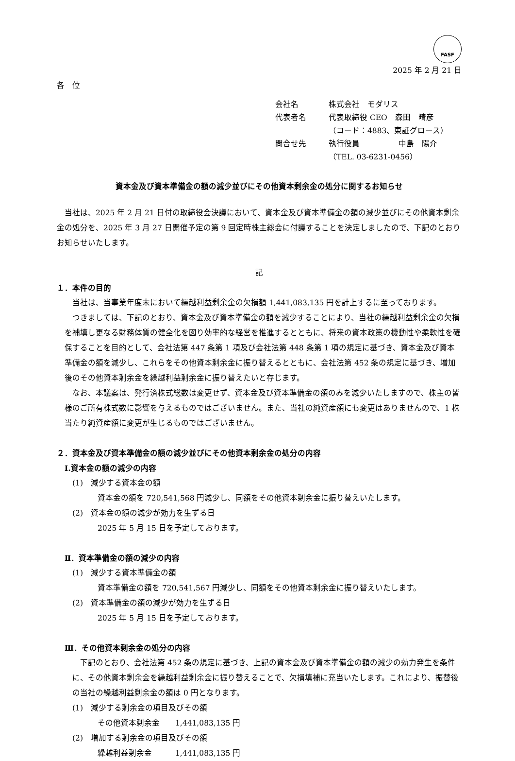FASF
2025 年 2 月 21 日
各　位
会社名 株式会社　モダリス
代表者名 代表取締役 CEO　森田　晴彦
（コード：4883、東証グロース）
問合せ先 執行役員　　　　　中島　陽介
（TEL. 03-6231-0456）
資本金及び資本準備金の額の減少並びにその他資本剰余金の処分に関するお知らせ
　当社は、2025 年 2 月 21 日付の取締役会決議において、資本金及び資本準備金の額の減少並びにその他資本剰余金の処分を、2025 年 3 月 27 日開催予定の第 9 回定時株主総会に付議することを決定しましたので、下記のとおりお知らせいたします。
記
１．本件の目的
　当社は、当事業年度末において繰越利益剰余金の欠損額 1,441,083,135 円を計上するに至っております。
　つきましては、下記のとおり、資本金及び資本準備金の額を減少することにより、当社の繰越利益剰余金の欠損を補填し更なる財務体質の健全化を図り効率的な経営を推進するとともに、将来の資本政策の機動性や柔軟性を確保することを目的として、会社法第 447 条第 1 項及び会社法第 448 条第 1 項の規定に基づき、資本金及び資本準備金の額を減少し、これらをその他資本剰余金に振り替えるとともに、会社法第 452 条の規定に基づき、増加後のその他資本剰余金を繰越利益剰余金に振り替えたいと存じます。
　なお、本議案は、発行済株式総数は変更せず、資本金及び資本準備金の額のみを減少いたしますので、株主の皆様のご所有株式数に影響を与えるものではございません。また、当社の純資産額にも変更はありませんので、1 株当たり純資産額に変更が生じるものではございません。
２．資本金及び資本準備金の額の減少並びにその他資本剰余金の処分の内容
Ⅰ.資本金の額の減少の内容
(1)　減少する資本金の額
資本金の額を 720,541,568 円減少し、同額をその他資本剰余金に振り替えいたします。
(2)　資本金の額の減少が効力を生ずる日
2025 年 5 月 15 日を予定しております。
Ⅱ．資本準備金の額の減少の内容
(1)　減少する資本準備金の額
資本準備金の額を 720,541,567 円減少し、同額をその他資本剰余金に振り替えいたします。
(2)　資本準備金の額の減少が効力を生ずる日
2025 年 5 月 15 日を予定しております。
Ⅲ．その他資本剰余金の処分の内容
　下記のとおり、会社法第 452 条の規定に基づき、上記の資本金及び資本準備金の額の減少の効力発生を条件に、その他資本剰余金を繰越利益剰余金に振り替えることで、欠損填補に充当いたします。これにより、振替後の当社の繰越利益剰余金の額は 0 円となります。
(1)　減少する剰余金の項目及びその額
その他資本剰余金　　1,441,083,135 円
(2)　増加する剰余金の項目及びその額
繰越利益剰余金　　　1,441,083,135 円